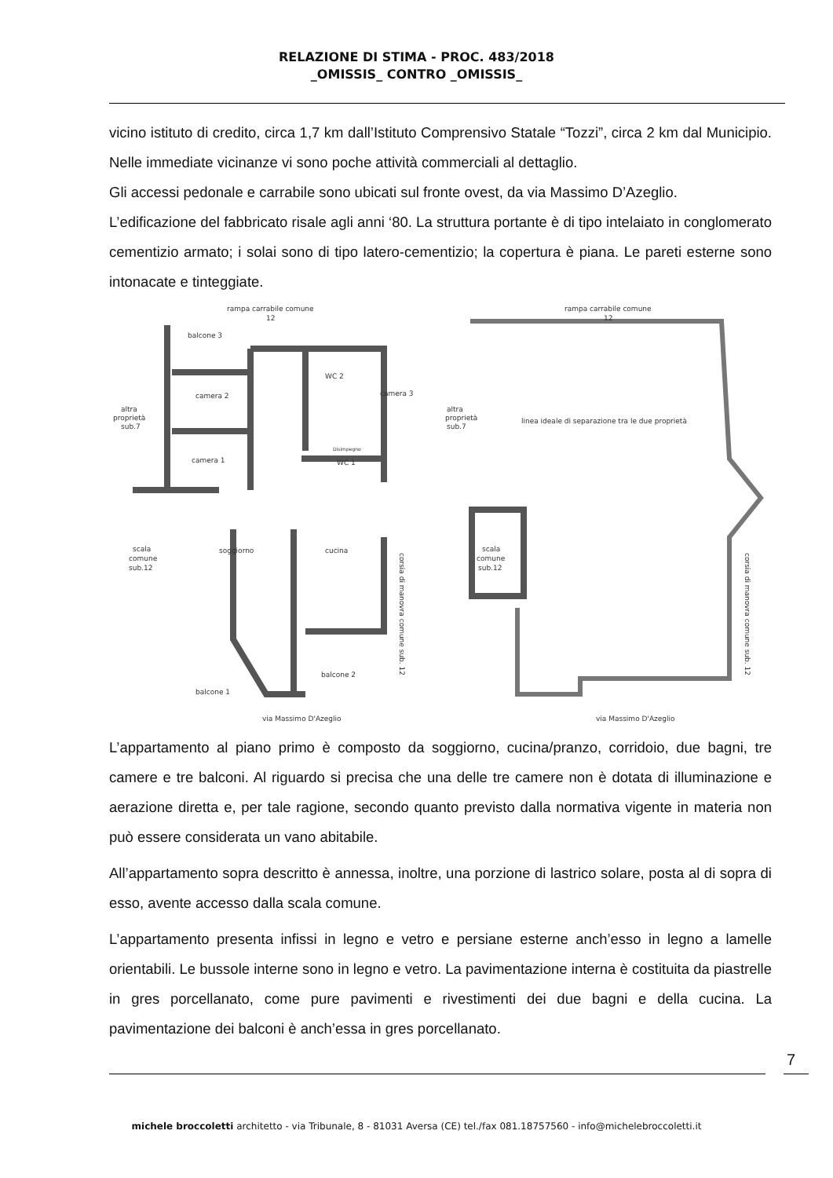RELAZIONE DI STIMA - PROC. 483/2018
_OMISSIS_ CONTRO _OMISSIS_
vicino istituto di credito, circa 1,7 km dall’Istituto Comprensivo Statale “Tozzi”, circa 2 km dal Municipio. Nelle immediate vicinanze vi sono poche attività commerciali al dettaglio.
Gli accessi pedonale e carrabile sono ubicati sul fronte ovest, da via Massimo D’Azeglio.
L’edificazione del fabbricato risale agli anni ‘80. La struttura portante è di tipo intelaiato in conglomerato cementizio armato; i solai sono di tipo latero-cementizio; la copertura è piana. Le pareti esterne sono intonacate e tinteggiate.
rampa carrabile comune
12
altra
proprietà
sub.7
balcone 3
WC 2
camera 2
camera 3
camera 1
WC 1
Disimpegno
scala
comune
sub.12
soggiorno
cucina
balcone 2
balcone 1
via Massimo D'Azeglio
rampa carrabile comune
12
altra
proprietà
sub.7
linea ideale di separazione tra le due proprietà
scala
comune
sub.12
via Massimo D'Azeglio
corsia di manovra comune sub. 12
corsia di manovra comune sub. 12
L’appartamento al piano primo è composto da soggiorno, cucina/pranzo, corridoio, due bagni, tre camere e tre balconi. Al riguardo si precisa che una delle tre camere non è dotata di illuminazione e aerazione diretta e, per tale ragione, secondo quanto previsto dalla normativa vigente in materia non può essere considerata un vano abitabile.
All’appartamento sopra descritto è annessa, inoltre, una porzione di lastrico solare, posta al di sopra di esso, avente accesso dalla scala comune.
L’appartamento presenta infissi in legno e vetro e persiane esterne anch’esso in legno a lamelle orientabili. Le bussole interne sono in legno e vetro. La pavimentazione interna è costituita da piastrelle in gres porcellanato, come pure pavimenti e rivestimenti dei due bagni e della cucina. La pavimentazione dei balconi è anch’essa in gres porcellanato.
7
michele broccoletti architetto - via Tribunale, 8 - 81031 Aversa (CE) tel./fax 081.18757560 - info@micheleb​roccoletti.it